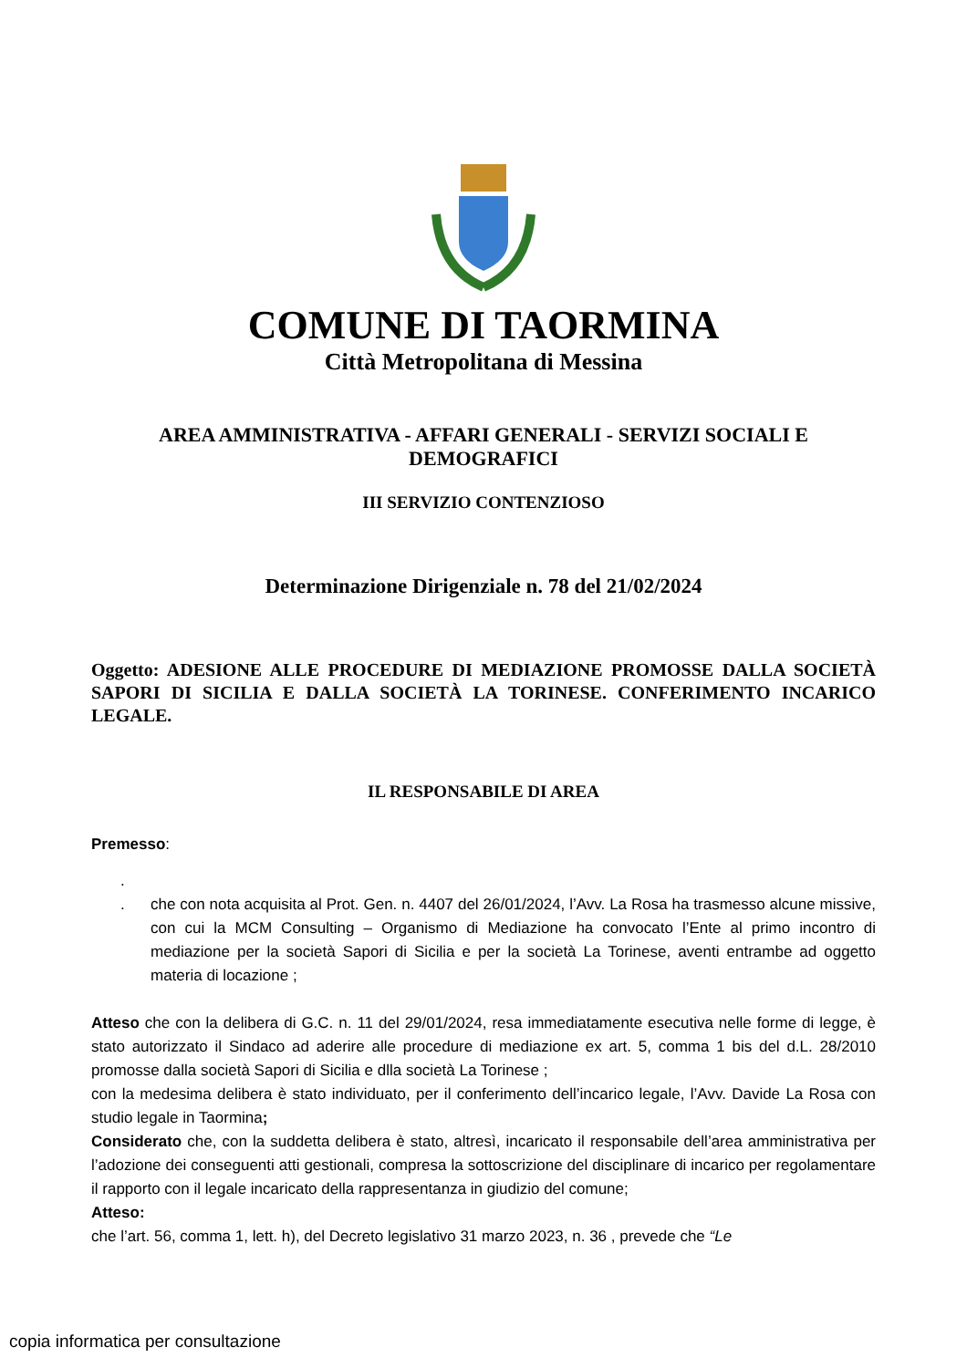COMUNE DI TAORMINA
Città Metropolitana di Messina
AREA AMMINISTRATIVA - AFFARI GENERALI - SERVIZI SOCIALI E DEMOGRAFICI
III SERVIZIO CONTENZIOSO
Determinazione Dirigenziale n. 78 del 21/02/2024
Oggetto: ADESIONE ALLE PROCEDURE DI MEDIAZIONE PROMOSSE DALLA SOCIETÀ SAPORI DI SICILIA E DALLA SOCIETÀ LA TORINESE. CONFERIMENTO INCARICO LEGALE.
IL RESPONSABILE DI AREA
Premesso:
.
. che con nota acquisita al Prot. Gen. n. 4407 del 26/01/2024, l’Avv. La Rosa ha trasmesso alcune missive, con cui la MCM Consulting – Organismo di Mediazione ha convocato l’Ente al primo incontro di mediazione per la società Sapori di Sicilia e per la società La Torinese, aventi entrambe ad oggetto materia di locazione ;
Atteso che con la delibera di G.C. n. 11 del 29/01/2024, resa immediatamente esecutiva nelle forme di legge, è stato autorizzato il Sindaco ad aderire alle procedure di mediazione ex art. 5, comma 1 bis del d.L. 28/2010 promosse dalla società Sapori di Sicilia e dlla società La Torinese ;
con la medesima delibera è stato individuato, per il conferimento dell’incarico legale, l’Avv. Davide La Rosa con studio legale in Taormina;
Considerato che, con la suddetta delibera è stato, altresì, incaricato il responsabile dell’area amministrativa per l’adozione dei conseguenti atti gestionali, compresa la sottoscrizione del disciplinare di incarico per regolamentare il rapporto con il legale incaricato della rappresentanza in giudizio del comune;
Atteso:
che l’art. 56, comma 1, lett. h), del Decreto legislativo 31 marzo 2023, n. 36 , prevede che “Le
copia informatica per consultazione